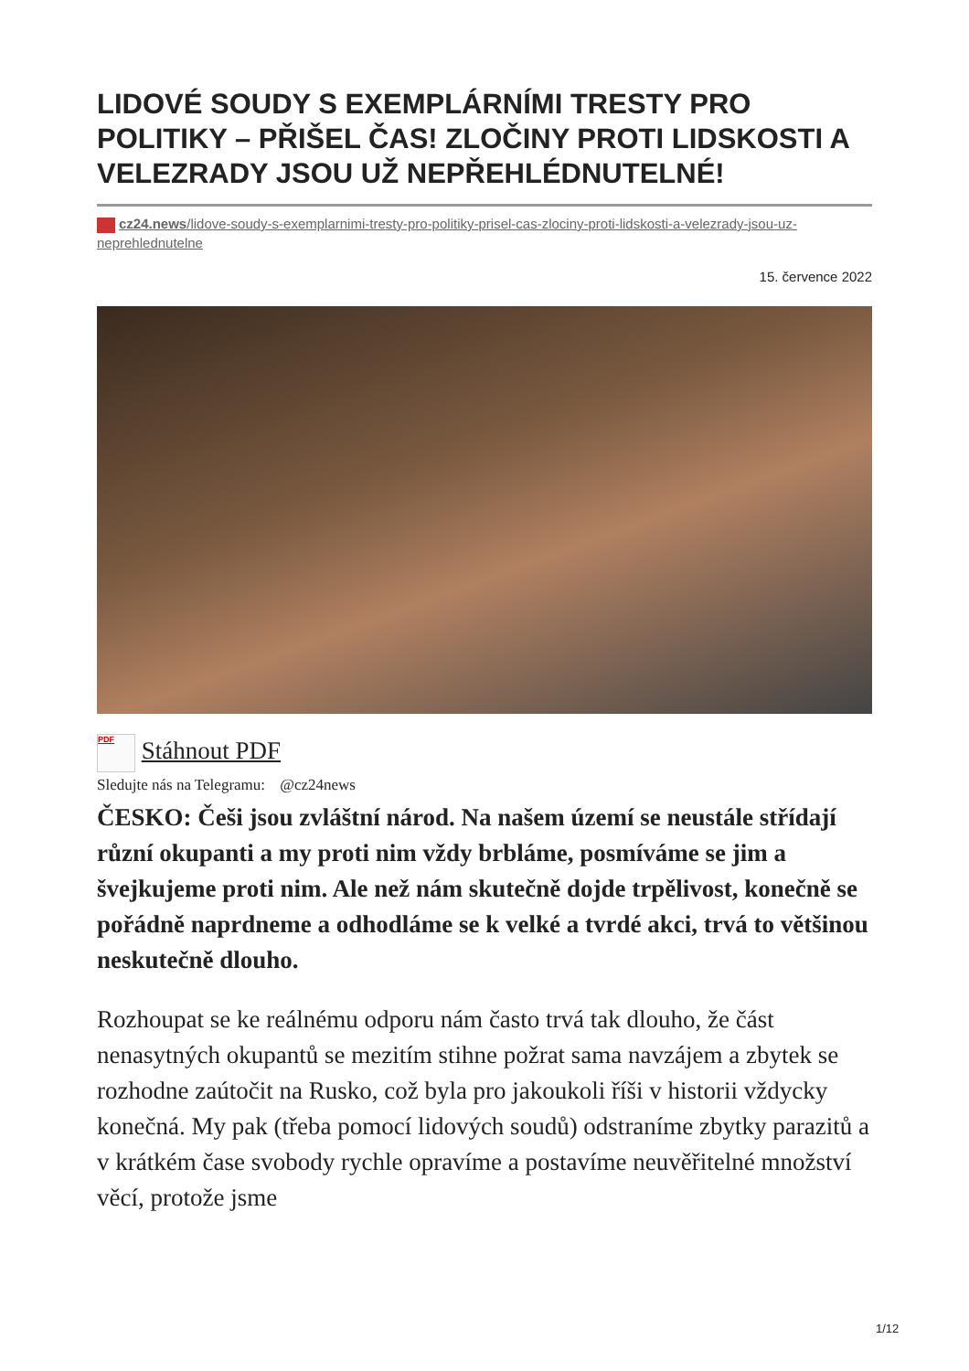LIDOVÉ SOUDY S EXEMPLÁRNÍMI TRESTY PRO POLITIKY – PŘIŠEL ČAS! ZLOČINY PROTI LIDSKOSTI A VELEZRADY JSOU UŽ NEPŘEHLÉDNUTELNÉ!
cz24.news/lidove-soudy-s-exemplarnimi-tresty-pro-politiky-prisel-cas-zlociny-proti-lidskosti-a-velezrady-jsou-uz-neprehlednutelne
15. července 2022
PDF Stáhnout PDF
Sledujte nás na Telegramu: @cz24news
ČESKO: Češi jsou zvláštní národ. Na našem území se neustále střídají různí okupanti a my proti nim vždy brbláme, posmíváme se jim a švejkujeme proti nim. Ale než nám skutečně dojde trpělivost, konečně se pořádně naprdneme a odhodláme se k velké a tvrdé akci, trvá to většinou neskutečně dlouho.
Rozhoupat se ke reálnému odporu nám často trvá tak dlouho, že část nenasytných okupantů se mezitím stihne požrat sama navzájem a zbytek se rozhodne zaútočit na Rusko, což byla pro jakoukoli říši v historii vždycky konečná. My pak (třeba pomocí lidových soudů) odstraníme zbytky parazitů a v krátkém čase svobody rychle opravíme a postavíme neuvěřitelné množství věcí, protože jsme
1/12